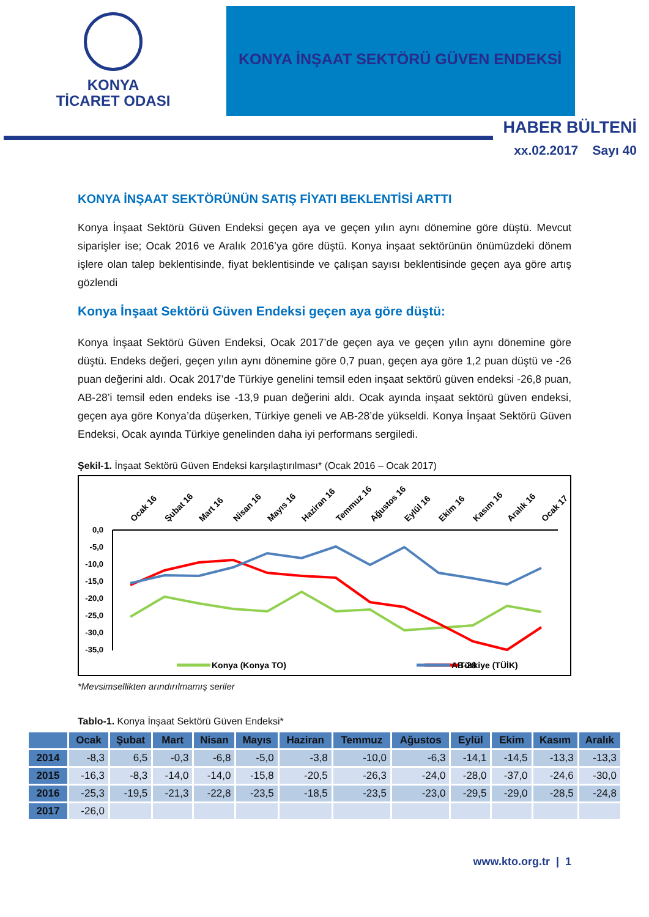KONYA
TİCARET ODASI
KONYA İNŞAAT SEKTÖRÜ GÜVEN ENDEKSİ
HABER BÜLTENİ
xx.02.2017 Sayı 40
KONYA İNŞAAT SEKTÖRÜNÜN SATIŞ FİYATI BEKLENTİSİ ARTTI
Konya İnşaat Sektörü Güven Endeksi geçen aya ve geçen yılın aynı dönemine göre düştü. Mevcut siparişler ise; Ocak 2016 ve Aralık 2016’ya göre düştü. Konya inşaat sektörünün önümüzdeki dönem işlere olan talep beklentisinde, fiyat beklentisinde ve çalışan sayısı beklentisinde geçen aya göre artış gözlendi
Konya İnşaat Sektörü Güven Endeksi geçen aya göre düştü:
Konya İnşaat Sektörü Güven Endeksi, Ocak 2017’de geçen aya ve geçen yılın aynı dönemine göre düştü. Endeks değeri, geçen yılın aynı dönemine göre 0,7 puan, geçen aya göre 1,2 puan düştü ve -26 puan değerini aldı. Ocak 2017’de Türkiye genelini temsil eden inşaat sektörü güven endeksi -26,8 puan, AB-28’i temsil eden endeks ise -13,9 puan değerini aldı. Ocak ayında inşaat sektörü güven endeksi, geçen aya göre Konya’da düşerken, Türkiye geneli ve AB-28’de yükseldi. Konya İnşaat Sektörü Güven Endeksi, Ocak ayında Türkiye genelinden daha iyi performans sergiledi.
Şekil-1. İnşaat Sektörü Güven Endeksi karşılaştırılması* (Ocak 2016 – Ocak 2017)
0,0
-5,0
-10,0
-15,0
-20,0
-25,0
-30,0
-35,0
Ocak 16
Şubat 16
Mart 16
Nisan 16
Mayıs 16
Haziran 16
Temmuz 16
Ağustos 16
Eylül 16
Ekim 16
Kasım 16
Aralık 16
Ocak 17
Konya (Konya TO)
Türkiye (TÜİK)
AB-28
*Mevsimsellikten arındırılmamış seriler
Tablo-1. Konya İnşaat Sektörü Güven Endeksi*
| | Ocak | Şubat | Mart | Nisan | Mayıs | Haziran | Temmuz | Ağustos | Eylül | Ekim | Kasım | Aralık |
| --- | --- | --- | --- | --- | --- | --- | --- | --- | --- | --- | --- | --- |
| 2014 | -8,3 | 6,5 | -0,3 | -6,8 | -5,0 | -3,8 | -10,0 | -6,3 | -14,1 | -14,5 | -13,3 | -13,3 |
| 2015 | -16,3 | -8,3 | -14,0 | -14,0 | -15,8 | -20,5 | -26,3 | -24,0 | -28,0 | -37,0 | -24,6 | -30,0 |
| 2016 | -25,3 | -19,5 | -21,3 | -22,8 | -23,5 | -18,5 | -23,5 | -23,0 | -29,5 | -29,0 | -28,5 | -24,8 |
| 2017 | -26,0 | | | | | | | | | | | |
www.kto.org.tr | 1